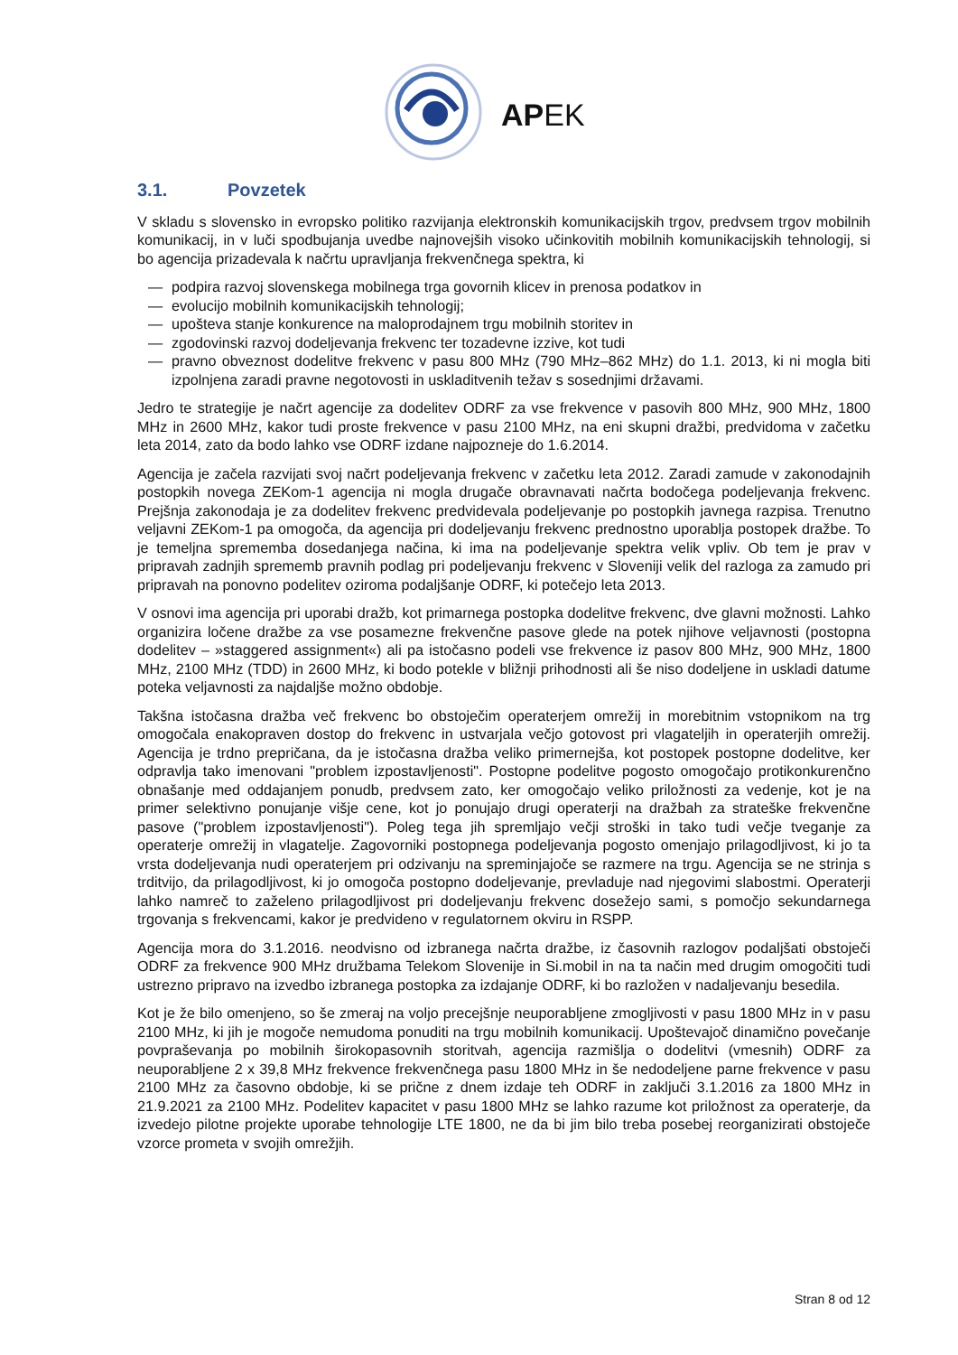APEK
3.1. Povzetek
V skladu s slovensko in evropsko politiko razvijanja elektronskih komunikacijskih trgov, predvsem trgov mobilnih komunikacij, in v luči spodbujanja uvedbe najnovejših visoko učinkovitih mobilnih komunikacijskih tehnologij, si bo agencija prizadevala k načrtu upravljanja frekvenčnega spektra, ki
— podpira razvoj slovenskega mobilnega trga govornih klicev in prenosa podatkov in
— evolucijo mobilnih komunikacijskih tehnologij;
— upošteva stanje konkurence na maloprodajnem trgu mobilnih storitev in
— zgodovinski razvoj dodeljevanja frekvenc ter tozadevne izzive, kot tudi
— pravno obveznost dodelitve frekvenc v pasu 800 MHz (790 MHz–862 MHz) do 1.1. 2013, ki ni mogla biti izpolnjena zaradi pravne negotovosti in uskladitvenih težav s sosednjimi državami.
Jedro te strategije je načrt agencije za dodelitev ODRF za vse frekvence v pasovih 800 MHz, 900 MHz, 1800 MHz in 2600 MHz, kakor tudi proste frekvence v pasu 2100 MHz, na eni skupni dražbi, predvidoma v začetku leta 2014, zato da bodo lahko vse ODRF izdane najpozneje do 1.6.2014.
Agencija je začela razvijati svoj načrt podeljevanja frekvenc v začetku leta 2012. Zaradi zamude v zakonodajnih postopkih novega ZEKom-1 agencija ni mogla drugače obravnavati načrta bodočega podeljevanja frekvenc. Prejšnja zakonodaja je za dodelitev frekvenc predvidevala podeljevanje po postopkih javnega razpisa. Trenutno veljavni ZEKom-1 pa omogoča, da agencija pri dodeljevanju frekvenc prednostno uporablja postopek dražbe. To je temeljna sprememba dosedanjega načina, ki ima na podeljevanje spektra velik vpliv. Ob tem je prav v pripravah zadnjih sprememb pravnih podlag pri podeljevanju frekvenc v Sloveniji velik del razloga za zamudo pri pripravah na ponovno podelitev oziroma podaljšanje ODRF, ki potečejo leta 2013.
V osnovi ima agencija pri uporabi dražb, kot primarnega postopka dodelitve frekvenc, dve glavni možnosti. Lahko organizira ločene dražbe za vse posamezne frekvenčne pasove glede na potek njihove veljavnosti (postopna dodelitev – »staggered assignment«) ali pa istočasno podeli vse frekvence iz pasov 800 MHz, 900 MHz, 1800 MHz, 2100 MHz (TDD) in 2600 MHz, ki bodo potekle v bližnji prihodnosti ali še niso dodeljene in uskladi datume poteka veljavnosti za najdaljše možno obdobje.
Takšna istočasna dražba več frekvenc bo obstoječim operaterjem omrežij in morebitnim vstopnikom na trg omogočala enakopraven dostop do frekvenc in ustvarjala večjo gotovost pri vlagateljih in operaterjih omrežij. Agencija je trdno prepričana, da je istočasna dražba veliko primernejša, kot postopek postopne dodelitve, ker odpravlja tako imenovani "problem izpostavljenosti". Postopne podelitve pogosto omogočajo protikonkurenčno obnašanje med oddajanjem ponudb, predvsem zato, ker omogočajo veliko priložnosti za vedenje, kot je na primer selektivno ponujanje višje cene, kot jo ponujajo drugi operaterji na dražbah za strateške frekvenčne pasove ("problem izpostavljenosti"). Poleg tega jih spremljajo večji stroški in tako tudi večje tveganje za operaterje omrežij in vlagatelje. Zagovorniki postopnega podeljevanja pogosto omenjajo prilagodljivost, ki jo ta vrsta dodeljevanja nudi operaterjem pri odzivanju na spreminjajoče se razmere na trgu. Agencija se ne strinja s trditvijo, da prilagodljivost, ki jo omogoča postopno dodeljevanje, prevladuje nad njegovimi slabostmi. Operaterji lahko namreč to zaželeno prilagodljivost pri dodeljevanju frekvenc dosežejo sami, s pomočjo sekundarnega trgovanja s frekvencami, kakor je predvideno v regulatornem okviru in RSPP.
Agencija mora do 3.1.2016. neodvisno od izbranega načrta dražbe, iz časovnih razlogov podaljšati obstoječi ODRF za frekvence 900 MHz družbama Telekom Slovenije in Si.mobil in na ta način med drugim omogočiti tudi ustrezno pripravo na izvedbo izbranega postopka za izdajanje ODRF, ki bo razložen v nadaljevanju besedila.
Kot je že bilo omenjeno, so še zmeraj na voljo precejšnje neuporabljene zmogljivosti v pasu 1800 MHz in v pasu 2100 MHz, ki jih je mogoče nemudoma ponuditi na trgu mobilnih komunikacij. Upoštevajoč dinamično povečanje povpraševanja po mobilnih širokopasovnih storitvah, agencija razmišlja o dodelitvi (vmesnih) ODRF za neuporabljene 2 x 39,8 MHz frekvence frekvenčnega pasu 1800 MHz in še nedodeljene parne frekvence v pasu 2100 MHz za časovno obdobje, ki se prične z dnem izdaje teh ODRF in zaključi 3.1.2016 za 1800 MHz in 21.9.2021 za 2100 MHz. Podelitev kapacitet v pasu 1800 MHz se lahko razume kot priložnost za operaterje, da izvedejo pilotne projekte uporabe tehnologije LTE 1800, ne da bi jim bilo treba posebej reorganizirati obstoječe vzorce prometa v svojih omrežjih.
Stran 8 od 12